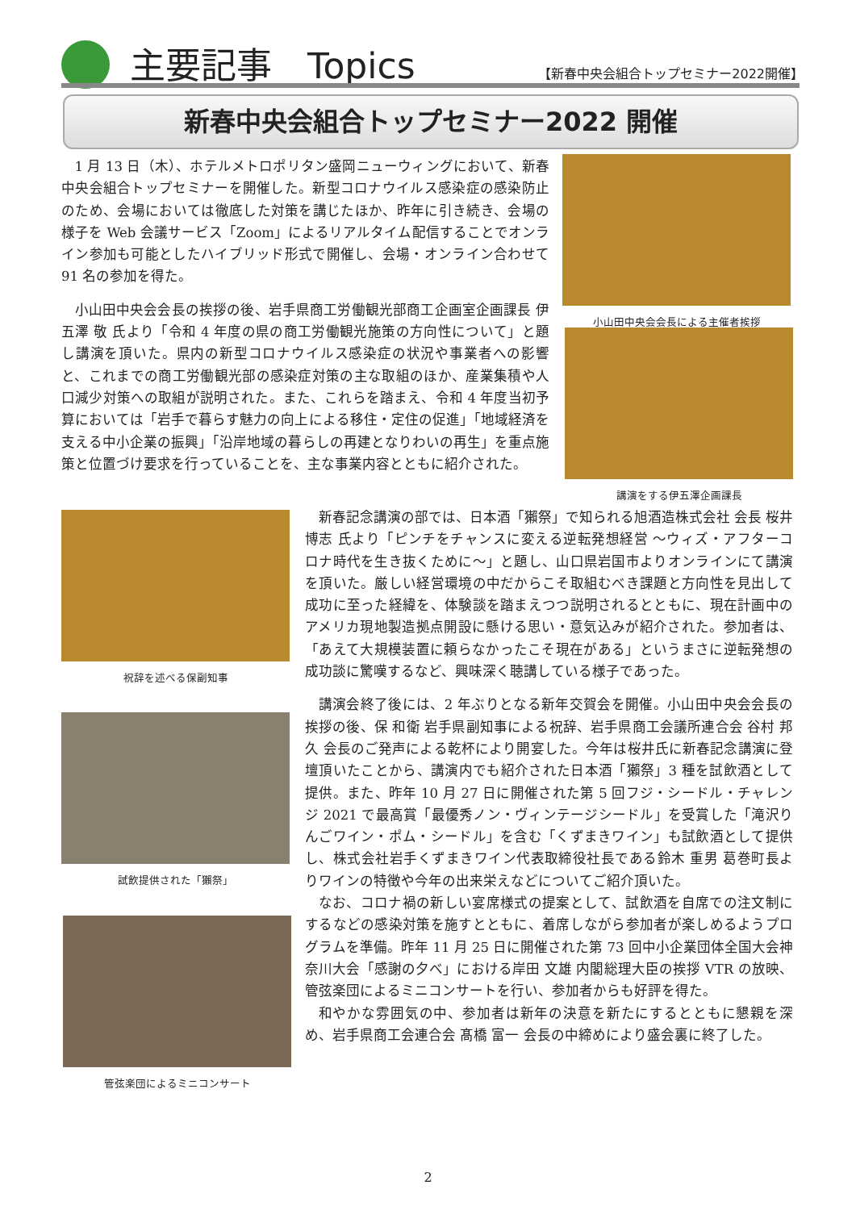主要記事　Topics
【新春中央会組合トップセミナー2022開催】
新春中央会組合トップセミナー2022 開催
1 月 13 日（木）、ホテルメトロポリタン盛岡ニューウィングにおいて、新春中央会組合トップセミナーを開催した。新型コロナウイルス感染症の感染防止のため、会場においては徹底した対策を講じたほか、昨年に引き続き、会場の様子を Web 会議サービス「Zoom」によるリアルタイム配信することでオンライン参加も可能としたハイブリッド形式で開催し、会場・オンライン合わせて 91 名の参加を得た。
小山田中央会会長の挨拶の後、岩手県商工労働観光部商工企画室企画課長 伊五澤 敬 氏より「令和 4 年度の県の商工労働観光施策の方向性について」と題し講演を頂いた。県内の新型コロナウイルス感染症の状況や事業者への影響と、これまでの商工労働観光部の感染症対策の主な取組のほか、産業集積や人口減少対策への取組が説明された。また、これらを踏まえ、令和 4 年度当初予算においては「岩手で暮らす魅力の向上による移住・定住の促進」「地域経済を支える中小企業の振興」「沿岸地域の暮らしの再建となりわいの再生」を重点施策と位置づけ要求を行っていることを、主な事業内容とともに紹介された。
小山田中央会会長による主催者挨拶
講演をする伊五澤企画課長
祝辞を述べる保副知事
試飲提供された「獺祭」
管弦楽団によるミニコンサート
新春記念講演の部では、日本酒「獺祭」で知られる旭酒造株式会社 会長 桜井 博志 氏より「ピンチをチャンスに変える逆転発想経営 ～ウィズ・アフターコロナ時代を生き抜くために～」と題し、山口県岩国市よりオンラインにて講演を頂いた。厳しい経営環境の中だからこそ取組むべき課題と方向性を見出して成功に至った経緯を、体験談を踏まえつつ説明されるとともに、現在計画中のアメリカ現地製造拠点開設に懸ける思い・意気込みが紹介された。参加者は、「あえて大規模装置に頼らなかったこそ現在がある」というまさに逆転発想の成功談に驚嘆するなど、興味深く聴講している様子であった。
講演会終了後には、2 年ぶりとなる新年交賀会を開催。小山田中央会会長の挨拶の後、保 和衛 岩手県副知事による祝辞、岩手県商工会議所連合会 谷村 邦久 会長のご発声による乾杯により開宴した。今年は桜井氏に新春記念講演に登壇頂いたことから、講演内でも紹介された日本酒「獺祭」3 種を試飲酒として提供。また、昨年 10 月 27 日に開催された第 5 回フジ・シードル・チャレンジ 2021 で最高賞「最優秀ノン・ヴィンテージシードル」を受賞した「滝沢りんごワイン・ポム・シードル」を含む「くずまきワイン」も試飲酒として提供し、株式会社岩手くずまきワイン代表取締役社長である鈴木 重男 葛巻町長よりワインの特徴や今年の出来栄えなどについてご紹介頂いた。
なお、コロナ禍の新しい宴席様式の提案として、試飲酒を自席での注文制にするなどの感染対策を施すとともに、着席しながら参加者が楽しめるようプログラムを準備。昨年 11 月 25 日に開催された第 73 回中小企業団体全国大会神奈川大会「感謝の夕べ」における岸田 文雄 内閣総理大臣の挨拶 VTR の放映、管弦楽団によるミニコンサートを行い、参加者からも好評を得た。
和やかな雰囲気の中、参加者は新年の決意を新たにするとともに懇親を深め、岩手県商工会連合会 髙橋 富一 会長の中締めにより盛会裏に終了した。
2